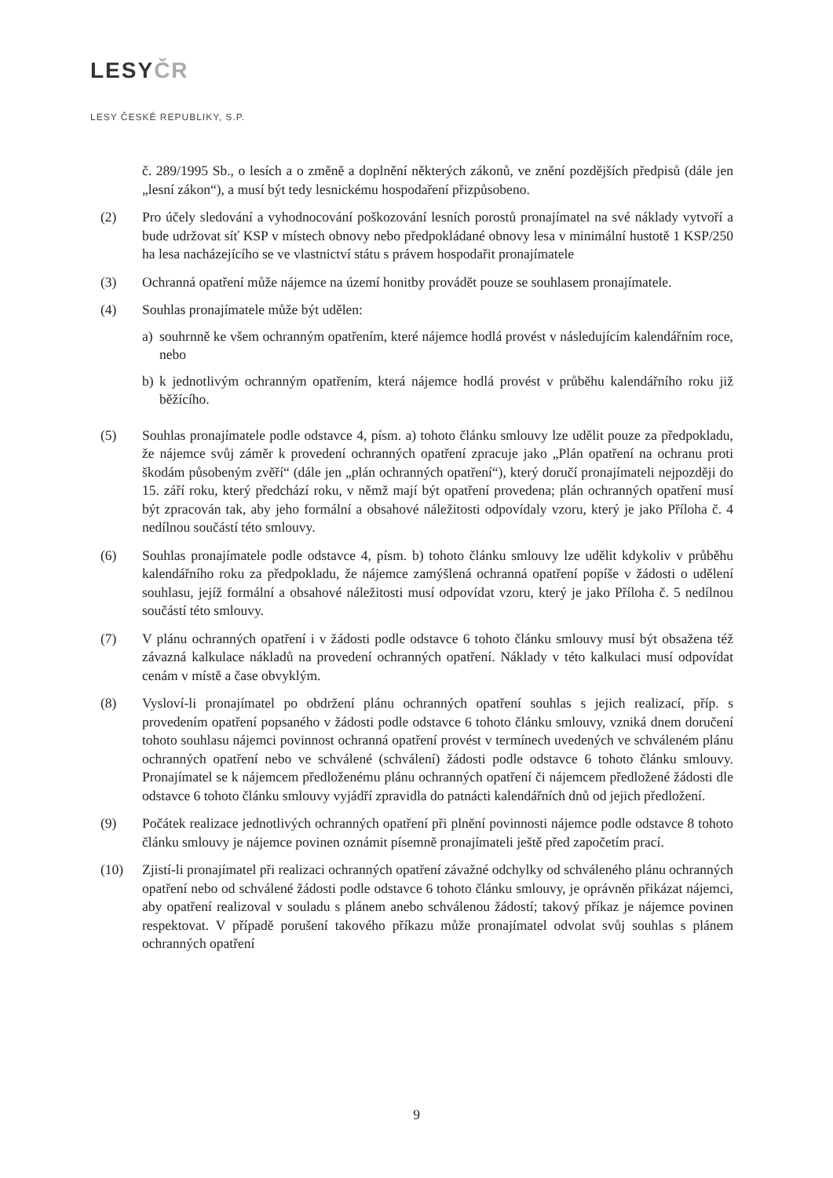LESYČR
LESY ČESKÉ REPUBLIKY, S.P.
č. 289/1995 Sb., o lesích a o změně a doplnění některých zákonů, ve znění pozdějších předpisů (dále jen „lesní zákon“), a musí být tedy lesnickému hospodaření přizpůsobeno.
(2) Pro účely sledování a vyhodnocování poškozování lesních porostů pronajímatel na své náklady vytvoří a bude udržovat síť KSP v místech obnovy nebo předpokládané obnovy lesa v minimální hustotě 1 KSP/250 ha lesa nacházejícího se ve vlastnictví státu s právem hospodařit pronajímatele
(3) Ochranná opatření může nájemce na území honitby provádět pouze se souhlasem pronajímatele.
(4) Souhlas pronajímatele může být udělen:
a) souhrnně ke všem ochranným opatřením, které nájemce hodlá provést v následujícím kalendářním roce, nebo
b) k jednotlivým ochranným opatřením, která nájemce hodlá provést v průběhu kalendářního roku již běžícího.
(5) Souhlas pronajímatele podle odstavce 4, písm. a) tohoto článku smlouvy lze udělit pouze za předpokladu, že nájemce svůj záměr k provedení ochranných opatření zpracuje jako „Plán opatření na ochranu proti škodám působeným zvěří“ (dále jen „plán ochranných opatření“), který doručí pronajímateli nejpozději do 15. září roku, který předchází roku, v němž mají být opatření provedena; plán ochranných opatření musí být zpracován tak, aby jeho formální a obsahové náležitosti odpovídaly vzoru, který je jako Příloha č. 4 nedílnou součástí této smlouvy.
(6) Souhlas pronajímatele podle odstavce 4, písm. b) tohoto článku smlouvy lze udělit kdykoliv v průběhu kalendářního roku za předpokladu, že nájemce zamýšlená ochranná opatření popíše v žádosti o udělení souhlasu, jejíž formální a obsahové náležitosti musí odpovídat vzoru, který je jako Příloha č. 5 nedílnou součástí této smlouvy.
(7) V plánu ochranných opatření i v žádosti podle odstavce 6 tohoto článku smlouvy musí být obsažena též závazná kalkulace nákladů na provedení ochranných opatření. Náklady v této kalkulaci musí odpovídat cenám v místě a čase obvyklým.
(8) Vysloví-li pronajímatel po obdržení plánu ochranných opatření souhlas s jejich realizací, příp. s provedením opatření popsaného v žádosti podle odstavce 6 tohoto článku smlouvy, vzniká dnem doručení tohoto souhlasu nájemci povinnost ochranná opatření provést v termínech uvedených ve schváleném plánu ochranných opatření nebo ve schválené (schválení) žádosti podle odstavce 6 tohoto článku smlouvy. Pronajímatel se k nájemcem předloženému plánu ochranných opatření či nájemcem předložené žádosti dle odstavce 6 tohoto článku smlouvy vyjádří zpravidla do patnácti kalendářních dnů od jejich předložení.
(9) Počátek realizace jednotlivých ochranných opatření při plnění povinnosti nájemce podle odstavce 8 tohoto článku smlouvy je nájemce povinen oznámit písemně pronajímateli ještě před započetím prací.
(10) Zjistí-li pronajímatel při realizaci ochranných opatření závažné odchylky od schváleného plánu ochranných opatření nebo od schválené žádosti podle odstavce 6 tohoto článku smlouvy, je oprávněn přikázat nájemci, aby opatření realizoval v souladu s plánem anebo schválenou žádostí; takový příkaz je nájemce povinen respektovat. V případě porušení takového příkazu může pronajímatel odvolat svůj souhlas s plánem ochranných opatření
9